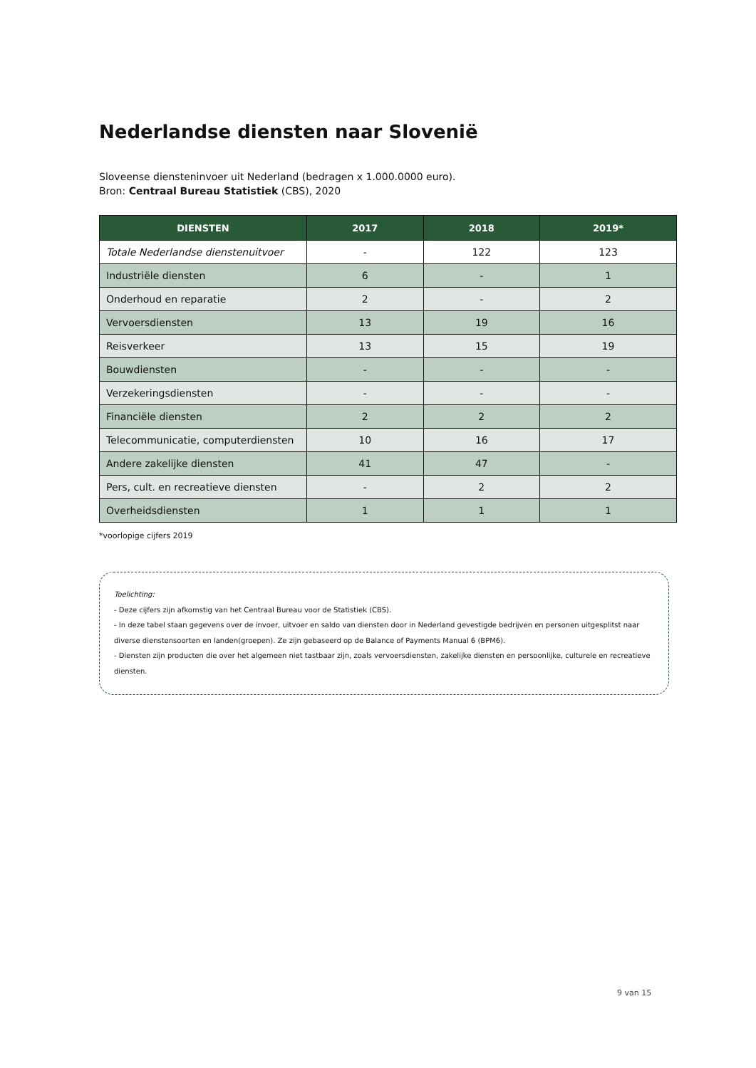Nederlandse diensten naar Slovenië
Sloveense diensteninvoer uit Nederland (bedragen x 1.000.0000 euro).
Bron: Centraal Bureau Statistiek (CBS), 2020
| DIENSTEN | 2017 | 2018 | 2019* |
| --- | --- | --- | --- |
| Totale Nederlandse dienstenuitvoer | - | 122 | 123 |
| Industriële diensten | 6 | - | 1 |
| Onderhoud en reparatie | 2 | - | 2 |
| Vervoersdiensten | 13 | 19 | 16 |
| Reisverkeer | 13 | 15 | 19 |
| Bouwdiensten | - | - | - |
| Verzekeringsdiensten | - | - | - |
| Financiële diensten | 2 | 2 | 2 |
| Telecommunicatie, computerdiensten | 10 | 16 | 17 |
| Andere zakelijke diensten | 41 | 47 | - |
| Pers, cult. en recreatieve diensten | - | 2 | 2 |
| Overheidsdiensten | 1 | 1 | 1 |
*voorlopige cijfers 2019
Toelichting:
- Deze cijfers zijn afkomstig van het Centraal Bureau voor de Statistiek (CBS).
- In deze tabel staan gegevens over de invoer, uitvoer en saldo van diensten door in Nederland gevestigde bedrijven en personen uitgesplitst naar diverse dienstensoorten en landen(groepen). Ze zijn gebaseerd op de Balance of Payments Manual 6 (BPM6).
- Diensten zijn producten die over het algemeen niet tastbaar zijn, zoals vervoersdiensten, zakelijke diensten en persoonlijke, culturele en recreatieve diensten.
9 van 15